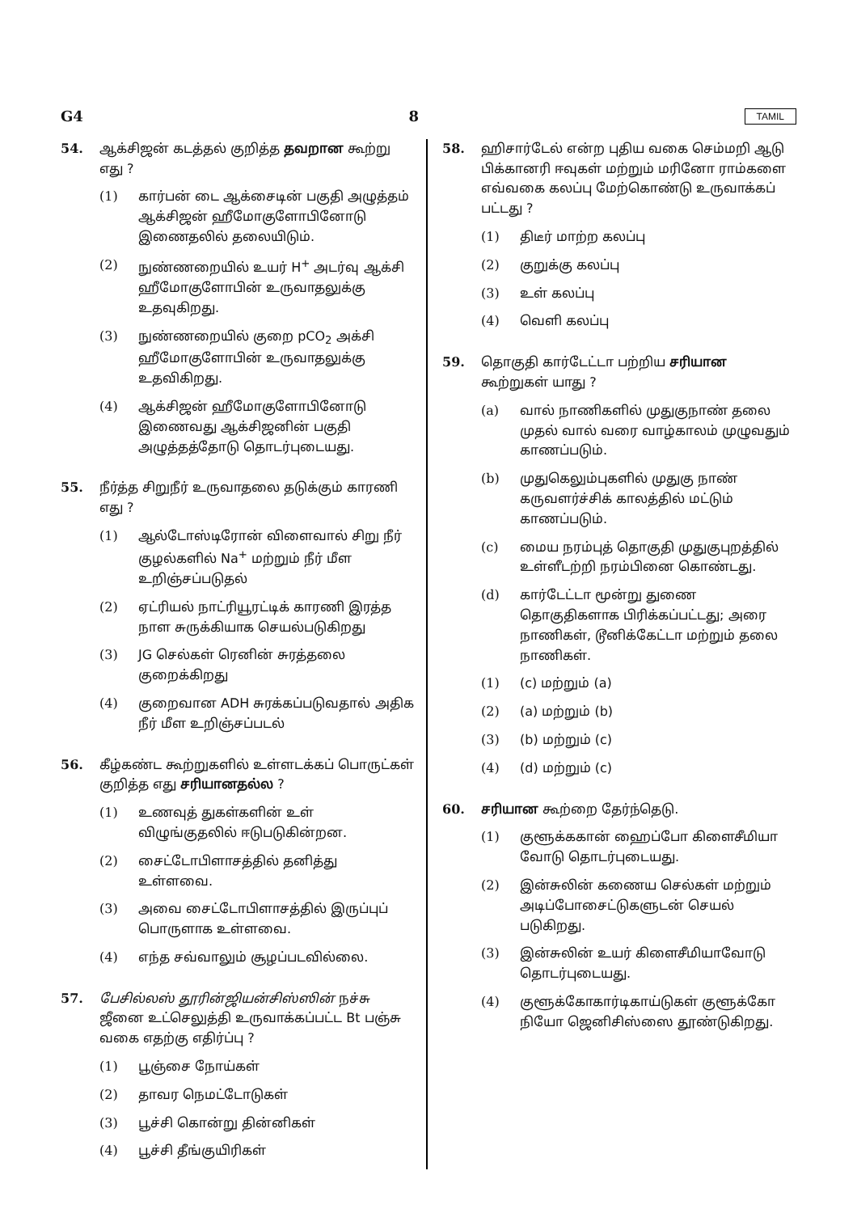G4 8 TAMIL
54. ஆக்சிஜன் கடத்தல் குறித்த தவறான கூற்று எது ?
(1) கார்பன் டை ஆக்சைடின் பகுதி அழுத்தம் ஆக்சிஜன் ஹீமோகுளோபினோடு இணைதலில் தலையிடும்.
(2) நுண்ணறையில் உயர் H<sup>+</sup> அடர்வு ஆக்சி ஹீமோகுளோபின் உருவாதலுக்கு உதவுகிறது.
(3) நுண்ணறையில் குறை pCO<sub>2</sub> அக்சி ஹீமோகுளோபின் உருவாதலுக்கு உதவிகிறது.
(4) ஆக்சிஜன் ஹீமோகுளோபினோடு இணைவது ஆக்சிஜனின் பகுதி அழுத்தத்தோடு தொடர்புடையது.
55. நீர்த்த சிறுநீர் உருவாதலை தடுக்கும் காரணி எது ?
(1) ஆல்டோஸ்டிரோன் விளைவால் சிறு நீர் குழல்களில் Na<sup>+</sup> மற்றும் நீர் மீள உறிஞ்சப்படுதல்
(2) ஏட்ரியல் நாட்ரியூரட்டிக் காரணி இரத்த நாள சுருக்கியாக செயல்படுகிறது
(3) JG செல்கள் ரெனின் சுரத்தலை குறைக்கிறது
(4) குறைவான ADH சுரக்கப்படுவதால் அதிக நீர் மீள உறிஞ்சப்படல்
56. கீழ்கண்ட கூற்றுகளில் உள்ளடக்கப் பொருட்கள் குறித்த எது சரியானதல்ல ?
(1) உணவுத் துகள்களின் உள் விழுங்குதலில் ஈடுபடுகின்றன.
(2) சைட்டோபிளாசத்தில் தனித்து உள்ளவை.
(3) அவை சைட்டோபிளாசத்தில் இருப்புப் பொருளாக உள்ளவை.
(4) எந்த சவ்வாலும் சூழப்படவில்லை.
57. பேசில்லஸ் தூரின்ஜியன்சிஸ்ஸின் நச்சு ஜீனை உட்செலுத்தி உருவாக்கப்பட்ட Bt பஞ்சு வகை எதற்கு எதிர்ப்பு ?
(1) பூஞ்சை நோய்கள்
(2) தாவர நெமட்டோடுகள்
(3) பூச்சி கொன்று தின்னிகள்
(4) பூச்சி தீங்குயிரிகள்
58. ஹிசார்டேல் என்ற புதிய வகை செம்மறி ஆடு பிக்கானரி ஈவுகள் மற்றும் மரினோ ராம்களை எவ்வகை கலப்பு மேற்கொண்டு உருவாக்கப் பட்டது ?
(1) திடீர் மாற்ற கலப்பு
(2) குறுக்கு கலப்பு
(3) உள் கலப்பு
(4) வெளி கலப்பு
59. தொகுதி கார்டேட்டா பற்றிய சரியான கூற்றுகள் யாது ?
(a) வால் நாணிகளில் முதுகுநாண் தலை முதல் வால் வரை வாழ்காலம் முழுவதும் காணப்படும்.
(b) முதுகெலும்புகளில் முதுகு நாண் கருவளர்ச்சிக் காலத்தில் மட்டும் காணப்படும்.
(c) மைய நரம்புத் தொகுதி முதுகுபுறத்தில் உள்ளீடற்றி நரம்பினை கொண்டது.
(d) கார்டேட்டா மூன்று துணை தொகுதிகளாக பிரிக்கப்பட்டது; அரை நாணிகள், டூனிக்கேட்டா மற்றும் தலை நாணிகள்.
(1) (c) மற்றும் (a)
(2) (a) மற்றும் (b)
(3) (b) மற்றும் (c)
(4) (d) மற்றும் (c)
60. சரியான கூற்றை தேர்ந்தெடு.
(1) குளூக்ககான் ஹைப்போ கிளைசீமியா வோடு தொடர்புடையது.
(2) இன்சுலின் கணைய செல்கள் மற்றும் அடிப்போசைட்டுகளுடன் செயல் படுகிறது.
(3) இன்சுலின் உயர் கிளைசீமியாவோடு தொடர்புடையது.
(4) குளூக்கோகார்டிகாய்டுகள் குளூக்கோ நியோ ஜெனிசிஸ்ஸை தூண்டுகிறது.